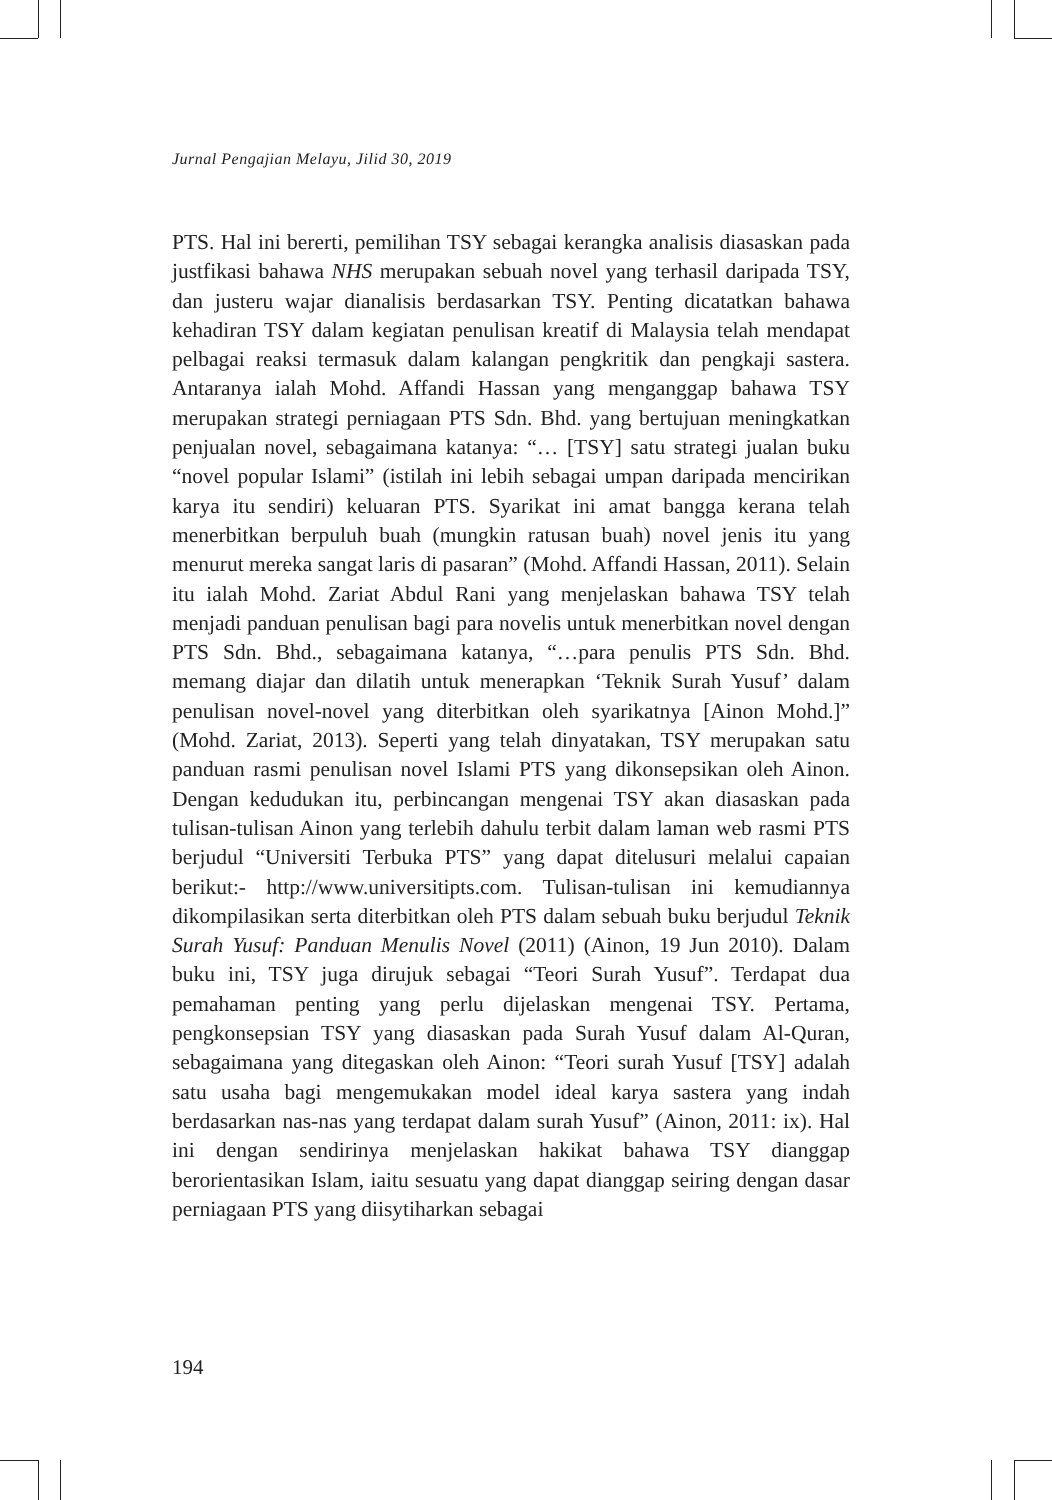Jurnal Pengajian Melayu, Jilid 30, 2019
PTS. Hal ini bererti, pemilihan TSY sebagai kerangka analisis diasaskan pada justfikasi bahawa NHS merupakan sebuah novel yang terhasil daripada TSY, dan justeru wajar dianalisis berdasarkan TSY. Penting dicatatkan bahawa kehadiran TSY dalam kegiatan penulisan kreatif di Malaysia telah mendapat pelbagai reaksi termasuk dalam kalangan pengkritik dan pengkaji sastera. Antaranya ialah Mohd. Affandi Hassan yang menganggap bahawa TSY merupakan strategi perniagaan PTS Sdn. Bhd. yang bertujuan meningkatkan penjualan novel, sebagaimana katanya: “… [TSY] satu strategi jualan buku “novel popular Islami” (istilah ini lebih sebagai umpan daripada mencirikan karya itu sendiri) keluaran PTS. Syarikat ini amat bangga kerana telah menerbitkan berpuluh buah (mungkin ratusan buah) novel jenis itu yang menurut mereka sangat laris di pasaran” (Mohd. Affandi Hassan, 2011). Selain itu ialah Mohd. Zariat Abdul Rani yang menjelaskan bahawa TSY telah menjadi panduan penulisan bagi para novelis untuk menerbitkan novel dengan PTS Sdn. Bhd., sebagaimana katanya, “…para penulis PTS Sdn. Bhd. memang diajar dan dilatih untuk menerapkan ‘Teknik Surah Yusuf’ dalam penulisan novel-novel yang diterbitkan oleh syarikatnya [Ainon Mohd.]” (Mohd. Zariat, 2013). Seperti yang telah dinyatakan, TSY merupakan satu panduan rasmi penulisan novel Islami PTS yang dikonsepsikan oleh Ainon. Dengan kedudukan itu, perbincangan mengenai TSY akan diasaskan pada tulisan-tulisan Ainon yang terlebih dahulu terbit dalam laman web rasmi PTS berjudul “Universiti Terbuka PTS” yang dapat ditelusuri melalui capaian berikut:- http://www.universitipts.com. Tulisan-tulisan ini kemudiannya dikompilasikan serta diterbitkan oleh PTS dalam sebuah buku berjudul Teknik Surah Yusuf: Panduan Menulis Novel (2011) (Ainon, 19 Jun 2010). Dalam buku ini, TSY juga dirujuk sebagai “Teori Surah Yusuf”. Terdapat dua pemahaman penting yang perlu dijelaskan mengenai TSY. Pertama, pengkonsepsian TSY yang diasaskan pada Surah Yusuf dalam Al-Quran, sebagaimana yang ditegaskan oleh Ainon: “Teori surah Yusuf [TSY] adalah satu usaha bagi mengemukakan model ideal karya sastera yang indah berdasarkan nas-nas yang terdapat dalam surah Yusuf” (Ainon, 2011: ix). Hal ini dengan sendirinya menjelaskan hakikat bahawa TSY dianggap berorientasikan Islam, iaitu sesuatu yang dapat dianggap seiring dengan dasar perniagaan PTS yang diisytiharkan sebagai
194